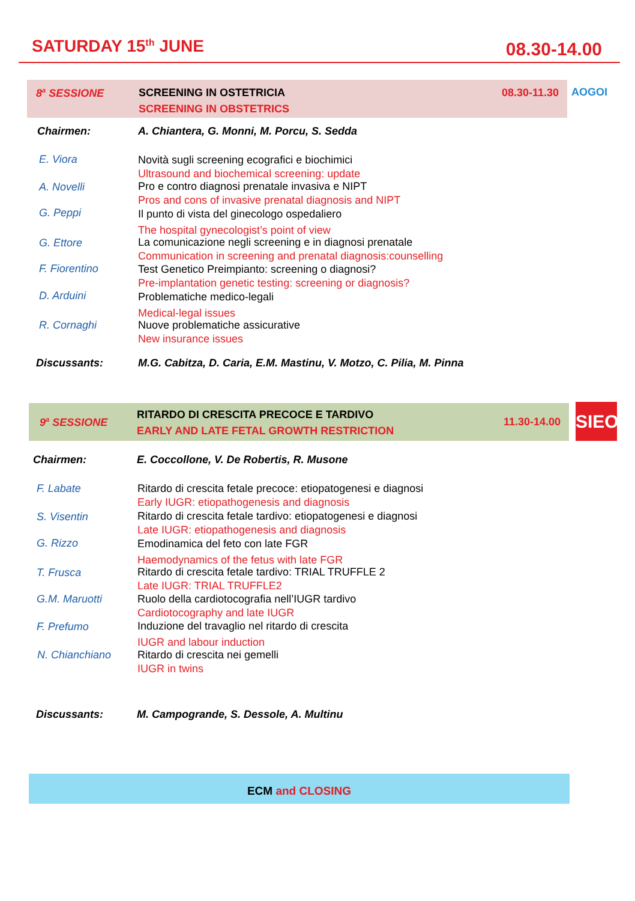SATURDAY 15<sup>th</sup> JUNE 08.30-14.00
8<sup>a</sup> SESSIONE
SCREENING IN OSTETRICIA
SCREENING IN OBSTETRICS
08.30-11.30
AOGOI
Chairmen:
A. Chiantera, G. Monni, M. Porcu, S. Sedda
E. Viora
Novità sugli screening ecografici e biochimici
Ultrasound and biochemical screening: update
A. Novelli
Pro e contro diagnosi prenatale invasiva e NIPT
Pros and cons of invasive prenatal diagnosis and NIPT
G. Peppi
Il punto di vista del ginecologo ospedaliero
The hospital gynecologist’s point of view
G. Ettore
La comunicazione negli screening e in diagnosi prenatale
Communication in screening and prenatal diagnosis:counselling
F. Fiorentino
Test Genetico Preimpianto: screening o diagnosi?
Pre-implantation genetic testing: screening or diagnosis?
D. Arduini
Problematiche medico-legali
Medical-legal issues
R. Cornaghi
Nuove problematiche assicurative
New insurance issues
Discussants:
M.G. Cabitza, D. Caria, E.M. Mastinu, V. Motzo, C. Pilia, M. Pinna
9<sup>a</sup> SESSIONE
RITARDO DI CRESCITA PRECOCE E TARDIVO
EARLY AND LATE FETAL GROWTH RESTRICTION
11.30-14.00
SIEOG
Chairmen:
E. Coccollone, V. De Robertis, R. Musone
F. Labate
Ritardo di crescita fetale precoce: etiopatogenesi e diagnosi
Early IUGR: etiopathogenesis and diagnosis
S. Visentin
Ritardo di crescita fetale tardivo: etiopatogenesi e diagnosi
Late IUGR: etiopathogenesis and diagnosis
G. Rizzo
Emodinamica del feto con late FGR
Haemodynamics of the fetus with late FGR
T. Frusca
Ritardo di crescita fetale tardivo: TRIAL TRUFFLE 2
Late IUGR: TRIAL TRUFFLE2
G.M. Maruotti
Ruolo della cardiotocografia nell’IUGR tardivo
Cardiotocography and late IUGR
F. Prefumo
Induzione del travaglio nel ritardo di crescita
IUGR and labour induction
N. Chianchiano
Ritardo di crescita nei gemelli
IUGR in twins
Discussants:
M. Campogrande, S. Dessole, A. Multinu
ECM and CLOSING